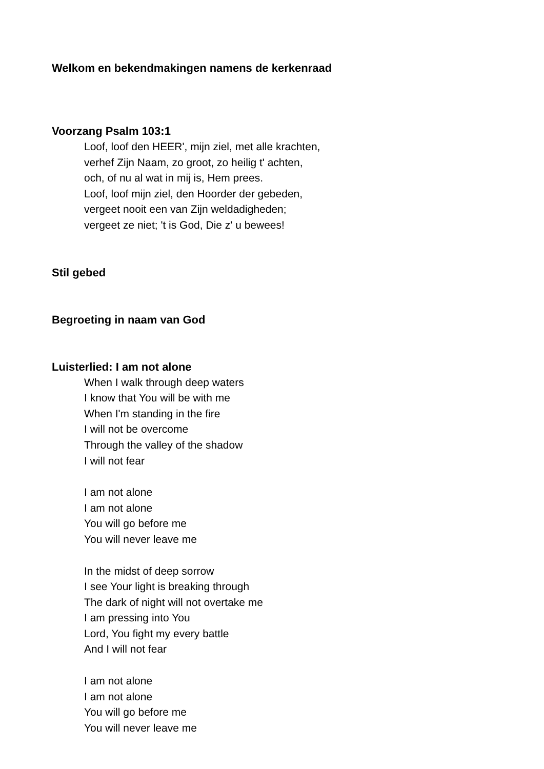Welkom en bekendmakingen namens de kerkenraad
Voorzang Psalm 103:1
Loof, loof den HEER', mijn ziel, met alle krachten,
verhef Zijn Naam, zo groot, zo heilig t' achten,
och, of nu al wat in mij is, Hem prees.
Loof, loof mijn ziel, den Hoorder der gebeden,
vergeet nooit een van Zijn weldadigheden;
vergeet ze niet; 't is God, Die z' u bewees!
Stil gebed
Begroeting in naam van God
Luisterlied: I am not alone
When I walk through deep waters
I know that You will be with me
When I'm standing in the fire
I will not be overcome
Through the valley of the shadow
I will not fear
I am not alone
I am not alone
You will go before me
You will never leave me
In the midst of deep sorrow
I see Your light is breaking through
The dark of night will not overtake me
I am pressing into You
Lord, You fight my every battle
And I will not fear
I am not alone
I am not alone
You will go before me
You will never leave me